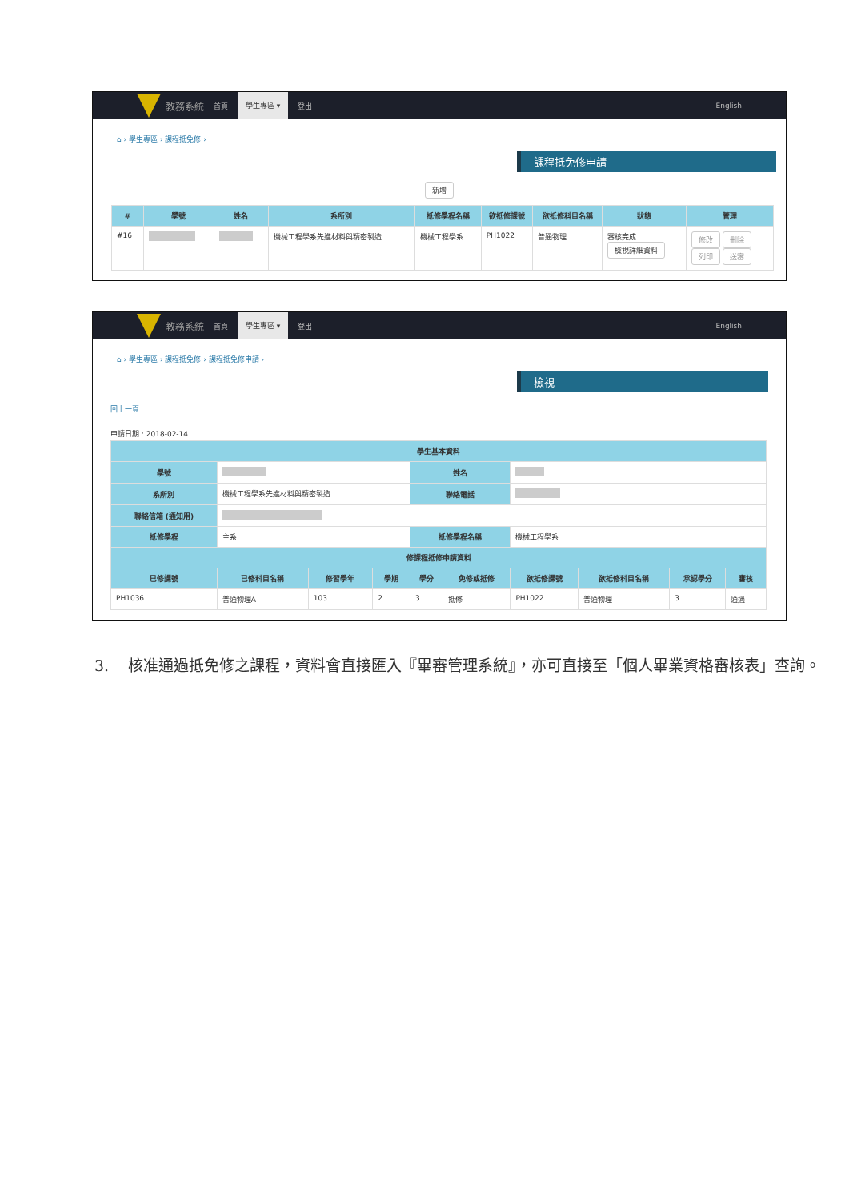教務系統 首頁 學生專區 ▾ 登出 English
⌂ › 學生專區 › 課程抵免修 ›
課程抵免修申請
新增
| # | 學號 | 姓名 | 系所別 | 抵修學程名稱 | 欲抵修課號 | 欲抵修科目名稱 | 狀態 | 管理 |
| --- | --- | --- | --- | --- | --- | --- | --- | --- |
| #16 | | | 機械工程學系先進材料與精密製造 | 機械工程學系 | PH1022 | 普通物理 | 審核完成 檢視詳細資料 | 修改 刪除 列印 送審 |
教務系統 首頁 學生專區 ▾ 登出 English
⌂ › 學生專區 › 課程抵免修 › 課程抵免修申請 ›
檢視
回上一頁
申請日期 : 2018-02-14
| 學生基本資料 | | | | | | | | | |
| --- | --- | --- | --- | --- | --- | --- | --- | --- | --- |
| 學號 | | | | 姓名 | | | | | |
| 系所別 | 機械工程學系先進材料與精密製造 | | | 聯絡電話 | | | | | |
| 聯絡信箱 (通知用) | | | | | | | | | |
| 抵修學程 | 主系 | | | 抵修學程名稱 | | 機械工程學系 | | | |
| 修課程抵修申請資料 | | | | | | | | | |
| 已修課號 | 已修科目名稱 | 修習學年 | 學期 | 學分 | 免修或抵修 | 欲抵修課號 | 欲抵修科目名稱 | 承認學分 | 審核 |
| PH1036 | 普通物理A | 103 | 2 | 3 | 抵修 | PH1022 | 普通物理 | 3 | 通過 |
3. 核准通過抵免修之課程，資料會直接匯入『畢審管理系統』，亦可直接至「個人畢業資格審核表」查詢。